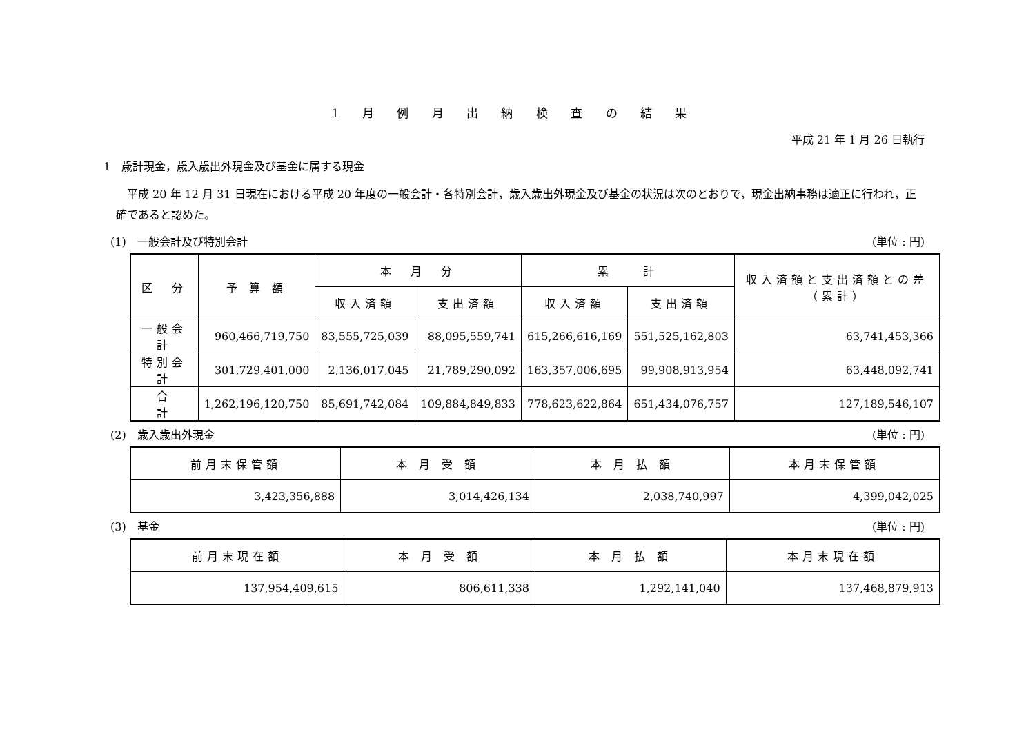1 月 例 月 出 納 検 査 の 結 果
平成 21 年 1 月 26 日執行
1　歳計現金，歳入歳出外現金及び基金に属する現金
　平成 20 年 12 月 31 日現在における平成 20 年度の一般会計・各特別会計，歳入歳出外現金及び基金の状況は次のとおりで，現金出納事務は適正に行われ，正確であると認めた。
(1)　一般会計及び特別会計 (単位 : 円)
| 区 分 | 予 算 額 | 本 月 分 | | 累 計 | | 収入済額と支出済額との差（累計） |
| --- | --- | --- | --- | --- | --- | --- |
| | | 収入済額 | 支出済額 | 収入済額 | 支出済額 | |
| 一般会計 | 960,466,719,750 | 83,555,725,039 | 88,095,559,741 | 615,266,616,169 | 551,525,162,803 | 63,741,453,366 |
| 特別会計 | 301,729,401,000 | 2,136,017,045 | 21,789,290,092 | 163,357,006,695 | 99,908,913,954 | 63,448,092,741 |
| 合 計 | 1,262,196,120,750 | 85,691,742,084 | 109,884,849,833 | 778,623,622,864 | 651,434,076,757 | 127,189,546,107 |
(2)　歳入歳出外現金 (単位 : 円)
| 前月末保管額 | 本 月 受 額 | 本 月 払 額 | 本月末保管額 |
| --- | --- | --- | --- |
| 3,423,356,888 | 3,014,426,134 | 2,038,740,997 | 4,399,042,025 |
(3)　基金 (単位 : 円)
| 前月末現在額 | 本 月 受 額 | 本 月 払 額 | 本月末現在額 |
| --- | --- | --- | --- |
| 137,954,409,615 | 806,611,338 | 1,292,141,040 | 137,468,879,913 |